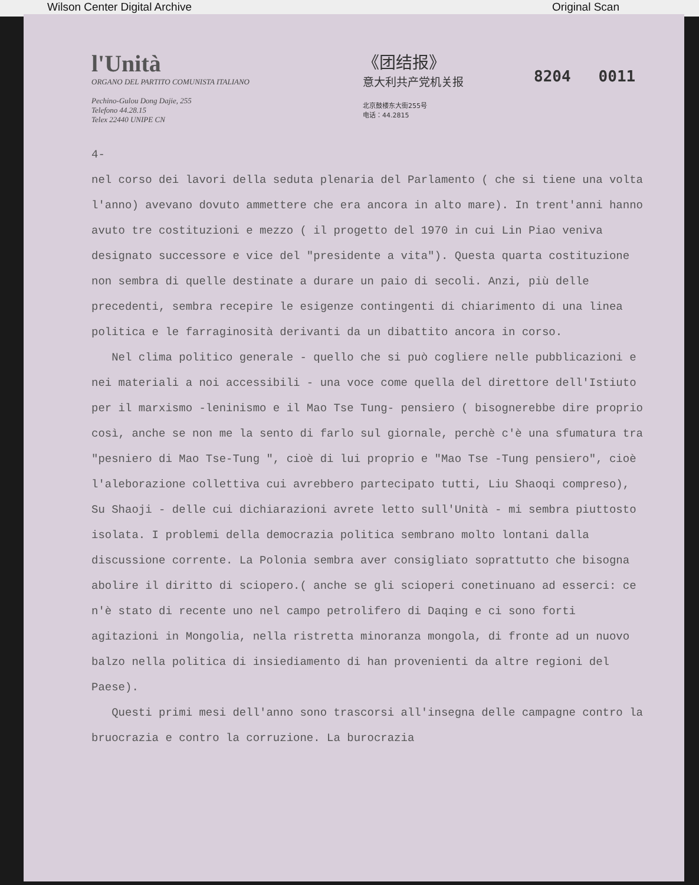Wilson Center Digital Archive Original Scan
l'Unità
ORGANO DEL PARTITO COMUNISTA ITALIANO
Pechino-Gulou Dong Dajie, 255
Telefono 44.28.15
Telex 22440 UNIPE CN
《团结报》
意大利共产党机关报
北京鼓楼东大街255号
电话：44.2815
8204 0011
4-
nel corso dei lavori della seduta plenaria del Parlamento ( che si tiene una volta l'anno) avevano dovuto ammettere che era ancora in alto mare). In trent'anni hanno avuto tre costituzioni e mezzo ( il progetto del 1970 in cui Lin Piao veniva designato successore e vice del "presidente a vita"). Questa quarta costituzione non sembra di quelle destinate a durare un paio di secoli. Anzi, più delle precedenti, sembra recepire le esigenze contingenti di chiarimento di una linea politica e le farraginosità derivanti da un dibattito ancora in corso.
Nel clima politico generale - quello che si può cogliere nelle pubblicazioni e nei materiali a noi accessibili - una voce come quella del direttore dell'Istiuto per il marxismo -leninismo e il Mao Tse Tung- pensiero ( bisognerebbe dire proprio così, anche se non me la sento di farlo sul giornale, perchè c'è una sfumatura tra "pesniero di Mao Tse-Tung ", cioè di lui proprio e "Mao Tse -Tung pensiero", cioè l'aleborazione collettiva cui avrebbero partecipato tutti, Liu Shaoqi compreso), Su Shaoji - delle cui dichiarazioni avrete letto sull'Unità - mi sembra piuttosto isolata. I problemi della democrazia politica sembrano molto lontani dalla discussione corrente. La Polonia sembra aver consigliato soprattutto che bisogna abolire il diritto di sciopero.( anche se gli scioperi conetinuano ad esserci: ce n'è stato di recente uno nel campo petrolifero di Daqing e ci sono forti agitazioni in Mongolia, nella ristretta minoranza mongola, di fronte ad un nuovo balzo nella politica di insiediamento di han provenienti da altre regioni del Paese).
Questi primi mesi dell'anno sono trascorsi all'insegna delle campagne contro la bruocrazia e contro la corruzione. La burocrazia